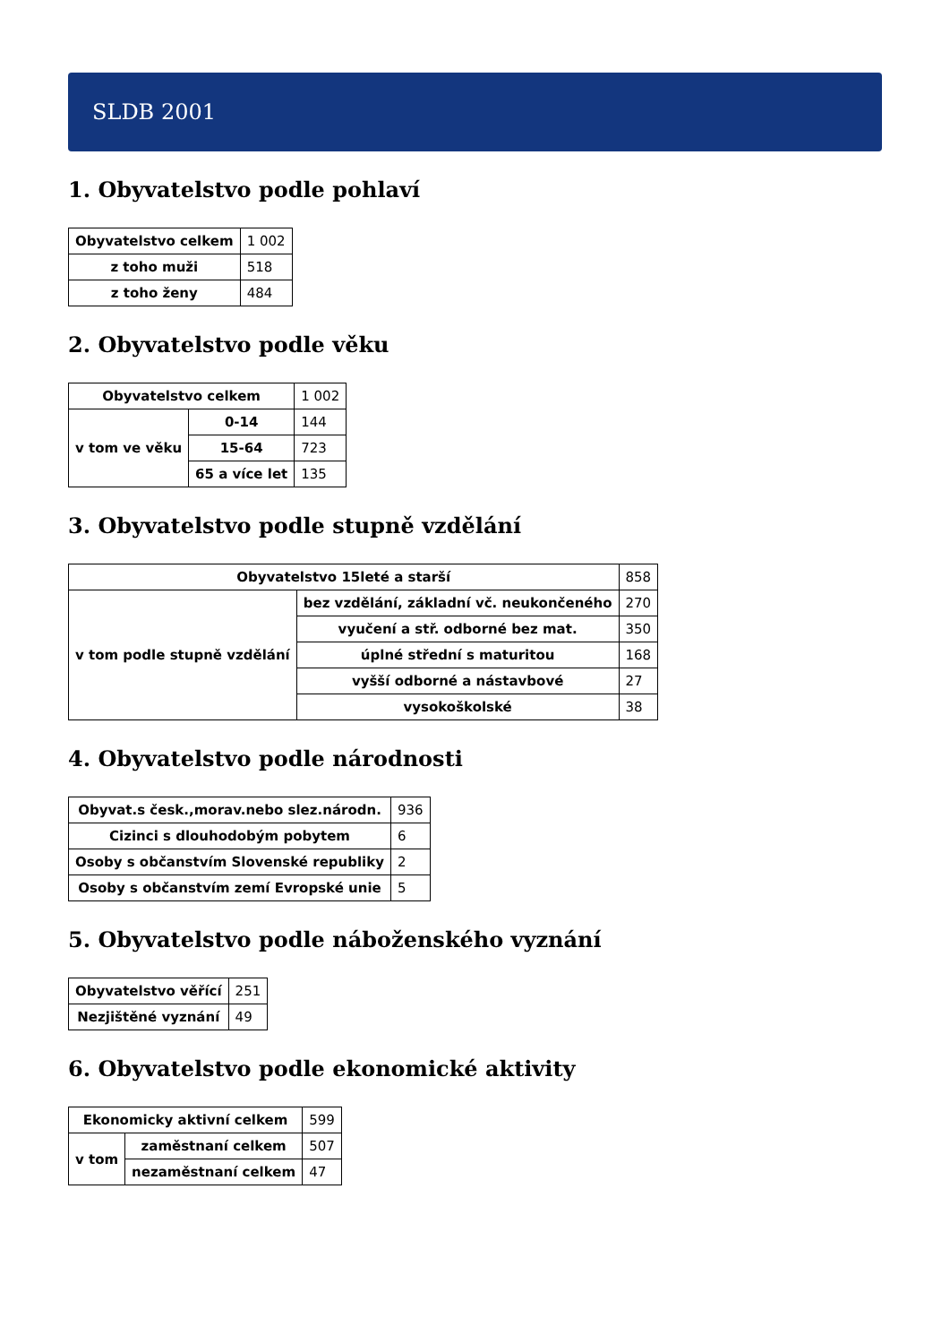SLDB 2001
1. Obyvatelstvo podle pohlaví
| Obyvatelstvo celkem | 1 002 |
| z toho muži | 518 |
| z toho ženy | 484 |
2. Obyvatelstvo podle věku
| Obyvatelstvo celkem | | 1 002 |
| v tom ve věku | 0-14 | 144 |
| | 15-64 | 723 |
| | 65 a více let | 135 |
3. Obyvatelstvo podle stupně vzdělání
| Obyvatelstvo 15leté a starší | | 858 |
| v tom podle stupně vzdělání | bez vzdělání, základní vč. neukončeného | 270 |
| | vyučení a stř. odborné bez mat. | 350 |
| | úplné střední s maturitou | 168 |
| | vyšší odborné a nástavbové | 27 |
| | vysokoškolské | 38 |
4. Obyvatelstvo podle národnosti
| Obyvat.s česk.,morav.nebo slez.národn. | 936 |
| Cizinci s dlouhodobým pobytem | 6 |
| Osoby s občanstvím Slovenské republiky | 2 |
| Osoby s občanstvím zemí Evropské unie | 5 |
5. Obyvatelstvo podle náboženského vyznání
| Obyvatelstvo věřící | 251 |
| Nezjištěné vyznání | 49 |
6. Obyvatelstvo podle ekonomické aktivity
| Ekonomicky aktivní celkem | | 599 |
| v tom | zaměstnaní celkem | 507 |
| | nezaměstnaní celkem | 47 |